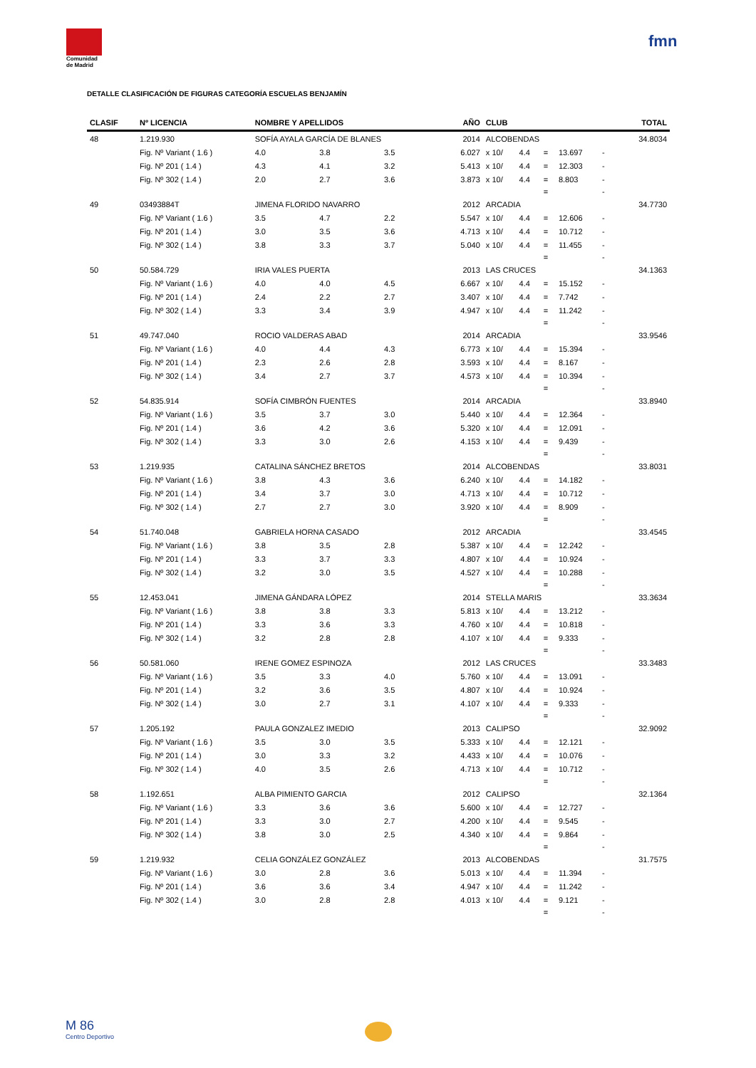Comunidad de Madrid
fmn
DETALLE CLASIFICACIÓN DE FIGURAS CATEGORÍA ESCUELAS BENJAMÍN
| CLASIF | Nº LICENCIA | NOMBRE Y APELLIDOS | | | AÑO | CLUB | | | | | | TOTAL |
| --- | --- | --- | --- | --- | --- | --- | --- | --- | --- | --- | --- | --- |
| 48 | 1.219.930 | SOFÍA AYALA GARCÍA DE BLANES | | | 2014 | ALCOBENDAS | | | | | | 34.8034 |
| | Fig. Nº Variant ( 1.6 ) | 4.0 | 3.8 | 3.5 | 6.027 | x 10/ | 4.4 | = | 13.697 | - | | |
| | Fig. Nº 201 ( 1.4 ) | 4.3 | 4.1 | 3.2 | 5.413 | x 10/ | 4.4 | = | 12.303 | - | | |
| | Fig. Nº 302 ( 1.4 ) | 2.0 | 2.7 | 3.6 | 3.873 | x 10/ | 4.4 | = | 8.803 | - | | |
| | | | | | | | | = | | - | | |
| 49 | 03493884T | JIMENA FLORIDO NAVARRO | | | 2012 | ARCADIA | | | | | | 34.7730 |
| | Fig. Nº Variant ( 1.6 ) | 3.5 | 4.7 | 2.2 | 5.547 | x 10/ | 4.4 | = | 12.606 | - | | |
| | Fig. Nº 201 ( 1.4 ) | 3.0 | 3.5 | 3.6 | 4.713 | x 10/ | 4.4 | = | 10.712 | - | | |
| | Fig. Nº 302 ( 1.4 ) | 3.8 | 3.3 | 3.7 | 5.040 | x 10/ | 4.4 | = | 11.455 | - | | |
| | | | | | | | | = | | - | | |
| 50 | 50.584.729 | IRIA VALES PUERTA | | | 2013 | LAS CRUCES | | | | | | 34.1363 |
| | Fig. Nº Variant ( 1.6 ) | 4.0 | 4.0 | 4.5 | 6.667 | x 10/ | 4.4 | = | 15.152 | - | | |
| | Fig. Nº 201 ( 1.4 ) | 2.4 | 2.2 | 2.7 | 3.407 | x 10/ | 4.4 | = | 7.742 | - | | |
| | Fig. Nº 302 ( 1.4 ) | 3.3 | 3.4 | 3.9 | 4.947 | x 10/ | 4.4 | = | 11.242 | - | | |
| | | | | | | | | = | | - | | |
| 51 | 49.747.040 | ROCIO VALDERAS ABAD | | | 2014 | ARCADIA | | | | | | 33.9546 |
| | Fig. Nº Variant ( 1.6 ) | 4.0 | 4.4 | 4.3 | 6.773 | x 10/ | 4.4 | = | 15.394 | - | | |
| | Fig. Nº 201 ( 1.4 ) | 2.3 | 2.6 | 2.8 | 3.593 | x 10/ | 4.4 | = | 8.167 | - | | |
| | Fig. Nº 302 ( 1.4 ) | 3.4 | 2.7 | 3.7 | 4.573 | x 10/ | 4.4 | = | 10.394 | - | | |
| | | | | | | | | = | | - | | |
| 52 | 54.835.914 | SOFÍA CIMBRÓN FUENTES | | | 2014 | ARCADIA | | | | | | 33.8940 |
| | Fig. Nº Variant ( 1.6 ) | 3.5 | 3.7 | 3.0 | 5.440 | x 10/ | 4.4 | = | 12.364 | - | | |
| | Fig. Nº 201 ( 1.4 ) | 3.6 | 4.2 | 3.6 | 5.320 | x 10/ | 4.4 | = | 12.091 | - | | |
| | Fig. Nº 302 ( 1.4 ) | 3.3 | 3.0 | 2.6 | 4.153 | x 10/ | 4.4 | = | 9.439 | - | | |
| | | | | | | | | = | | - | | |
| 53 | 1.219.935 | CATALINA SÁNCHEZ BRETOS | | | 2014 | ALCOBENDAS | | | | | | 33.8031 |
| | Fig. Nº Variant ( 1.6 ) | 3.8 | 4.3 | 3.6 | 6.240 | x 10/ | 4.4 | = | 14.182 | - | | |
| | Fig. Nº 201 ( 1.4 ) | 3.4 | 3.7 | 3.0 | 4.713 | x 10/ | 4.4 | = | 10.712 | - | | |
| | Fig. Nº 302 ( 1.4 ) | 2.7 | 2.7 | 3.0 | 3.920 | x 10/ | 4.4 | = | 8.909 | - | | |
| | | | | | | | | = | | - | | |
| 54 | 51.740.048 | GABRIELA HORNA CASADO | | | 2012 | ARCADIA | | | | | | 33.4545 |
| | Fig. Nº Variant ( 1.6 ) | 3.8 | 3.5 | 2.8 | 5.387 | x 10/ | 4.4 | = | 12.242 | - | | |
| | Fig. Nº 201 ( 1.4 ) | 3.3 | 3.7 | 3.3 | 4.807 | x 10/ | 4.4 | = | 10.924 | - | | |
| | Fig. Nº 302 ( 1.4 ) | 3.2 | 3.0 | 3.5 | 4.527 | x 10/ | 4.4 | = | 10.288 | - | | |
| | | | | | | | | = | | - | | |
| 55 | 12.453.041 | JIMENA GÁNDARA LÓPEZ | | | 2014 | STELLA MARIS | | | | | | 33.3634 |
| | Fig. Nº Variant ( 1.6 ) | 3.8 | 3.8 | 3.3 | 5.813 | x 10/ | 4.4 | = | 13.212 | - | | |
| | Fig. Nº 201 ( 1.4 ) | 3.3 | 3.6 | 3.3 | 4.760 | x 10/ | 4.4 | = | 10.818 | - | | |
| | Fig. Nº 302 ( 1.4 ) | 3.2 | 2.8 | 2.8 | 4.107 | x 10/ | 4.4 | = | 9.333 | - | | |
| | | | | | | | | = | | - | | |
| 56 | 50.581.060 | IRENE GOMEZ ESPINOZA | | | 2012 | LAS CRUCES | | | | | | 33.3483 |
| | Fig. Nº Variant ( 1.6 ) | 3.5 | 3.3 | 4.0 | 5.760 | x 10/ | 4.4 | = | 13.091 | - | | |
| | Fig. Nº 201 ( 1.4 ) | 3.2 | 3.6 | 3.5 | 4.807 | x 10/ | 4.4 | = | 10.924 | - | | |
| | Fig. Nº 302 ( 1.4 ) | 3.0 | 2.7 | 3.1 | 4.107 | x 10/ | 4.4 | = | 9.333 | - | | |
| | | | | | | | | = | | - | | |
| 57 | 1.205.192 | PAULA GONZALEZ IMEDIO | | | 2013 | CALIPSO | | | | | | 32.9092 |
| | Fig. Nº Variant ( 1.6 ) | 3.5 | 3.0 | 3.5 | 5.333 | x 10/ | 4.4 | = | 12.121 | - | | |
| | Fig. Nº 201 ( 1.4 ) | 3.0 | 3.3 | 3.2 | 4.433 | x 10/ | 4.4 | = | 10.076 | - | | |
| | Fig. Nº 302 ( 1.4 ) | 4.0 | 3.5 | 2.6 | 4.713 | x 10/ | 4.4 | = | 10.712 | - | | |
| | | | | | | | | = | | - | | |
| 58 | 1.192.651 | ALBA PIMIENTO GARCIA | | | 2012 | CALIPSO | | | | | | 32.1364 |
| | Fig. Nº Variant ( 1.6 ) | 3.3 | 3.6 | 3.6 | 5.600 | x 10/ | 4.4 | = | 12.727 | - | | |
| | Fig. Nº 201 ( 1.4 ) | 3.3 | 3.0 | 2.7 | 4.200 | x 10/ | 4.4 | = | 9.545 | - | | |
| | Fig. Nº 302 ( 1.4 ) | 3.8 | 3.0 | 2.5 | 4.340 | x 10/ | 4.4 | = | 9.864 | - | | |
| | | | | | | | | = | | - | | |
| 59 | 1.219.932 | CELIA GONZÁLEZ GONZÁLEZ | | | 2013 | ALCOBENDAS | | | | | | 31.7575 |
| | Fig. Nº Variant ( 1.6 ) | 3.0 | 2.8 | 3.6 | 5.013 | x 10/ | 4.4 | = | 11.394 | - | | |
| | Fig. Nº 201 ( 1.4 ) | 3.6 | 3.6 | 3.4 | 4.947 | x 10/ | 4.4 | = | 11.242 | - | | |
| | Fig. Nº 302 ( 1.4 ) | 3.0 | 2.8 | 2.8 | 4.013 | x 10/ | 4.4 | = | 9.121 | - | | |
| | | | | | | | | = | | - | | |
M 86
Centro Deportivo